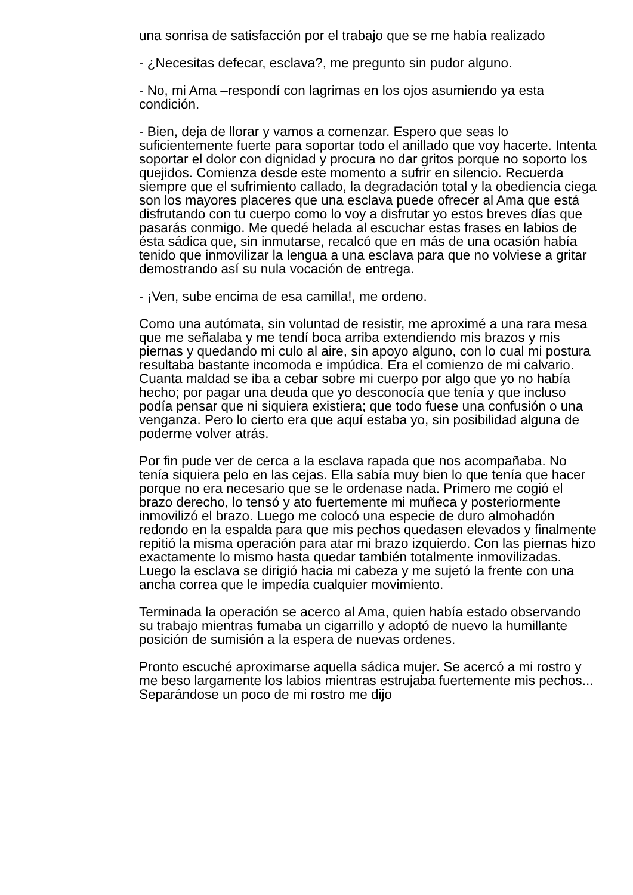una sonrisa de satisfacción por el trabajo que se me había realizado
- ¿Necesitas defecar, esclava?, me pregunto sin pudor alguno.
- No, mi Ama –respondí con lagrimas en los ojos asumiendo ya esta condición.
- Bien, deja de llorar y vamos a comenzar. Espero que seas lo suficientemente fuerte para soportar todo el anillado que voy hacerte. Intenta soportar el dolor con dignidad y procura no dar gritos porque no soporto los quejidos. Comienza desde este momento a sufrir en silencio. Recuerda siempre que el sufrimiento callado, la degradación total y la obediencia ciega son los mayores placeres que una esclava puede ofrecer al Ama que está disfrutando con tu cuerpo como lo voy a disfrutar yo estos breves días que pasarás conmigo. Me quedé helada al escuchar estas frases en labios de ésta sádica que, sin inmutarse, recalcó que en más de una ocasión había tenido que inmovilizar la lengua a una esclava para que no volviese a gritar demostrando así su nula vocación de entrega.
- ¡Ven, sube encima de esa camilla!, me ordeno.
Como una autómata, sin voluntad de resistir, me aproximé a una rara mesa que me señalaba y me tendí boca arriba extendiendo mis brazos y mis piernas y quedando mi culo al aire, sin apoyo alguno, con lo cual mi postura resultaba bastante incomoda e impúdica. Era el comienzo de mi calvario. Cuanta maldad se iba a cebar sobre mi cuerpo por algo que yo no había hecho; por pagar una deuda que yo desconocía que tenía y que incluso podía pensar que ni siquiera existiera; que todo fuese una confusión o una venganza. Pero lo cierto era que aquí estaba yo, sin posibilidad alguna de poderme volver atrás.
Por fin pude ver de cerca a la esclava rapada que nos acompañaba. No tenía siquiera pelo en las cejas. Ella sabía muy bien lo que tenía que hacer porque no era necesario que se le ordenase nada. Primero me cogió el brazo derecho, lo tensó y ato fuertemente mi muñeca y posteriormente inmovilizó el brazo. Luego me colocó una especie de duro almohadón redondo en la espalda para que mis pechos quedasen elevados y finalmente repitió la misma operación para atar mi brazo izquierdo. Con las piernas hizo exactamente lo mismo hasta quedar también totalmente inmovilizadas. Luego la esclava se dirigió hacia mi cabeza y me sujetó la frente con una ancha correa que le impedía cualquier movimiento.
Terminada la operación se acerco al Ama, quien había estado observando su trabajo mientras fumaba un cigarrillo y adoptó de nuevo la humillante posición de sumisión a la espera de nuevas ordenes.
Pronto escuché aproximarse aquella sádica mujer. Se acercó a mi rostro y me beso largamente los labios mientras estrujaba fuertemente mis pechos... Separándose un poco de mi rostro me dijo